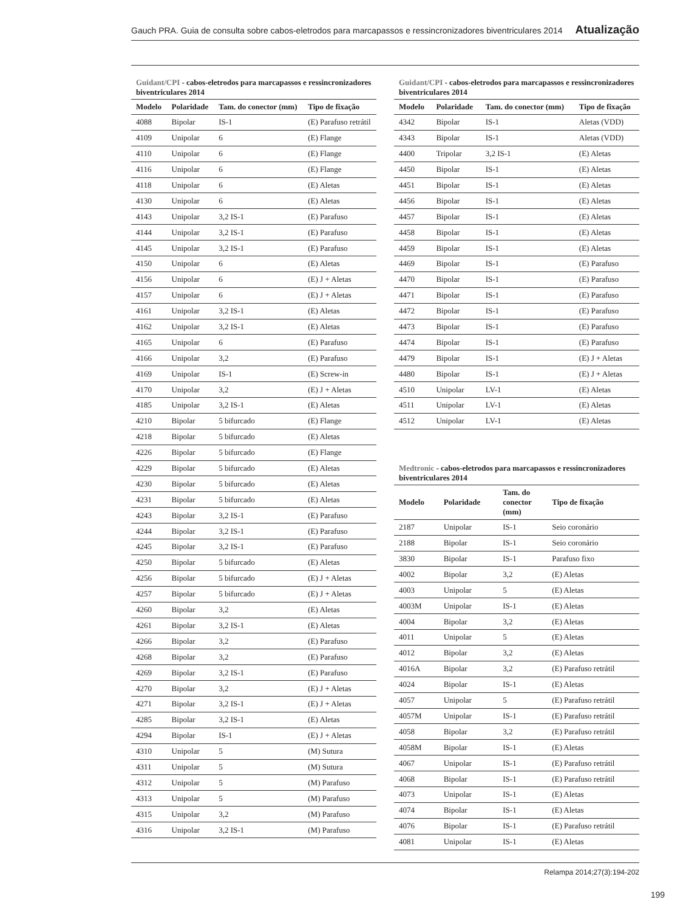Gauch PRA. Guia de consulta sobre cabos-eletrodos para marcapassos e ressincronizadores biventriculares 2014 Atualização
Guidant/CPI - cabos-eletrodos para marcapassos e ressincronizadores biventriculares 2014
| Modelo | Polaridade | Tam. do conector (mm) | Tipo de fixação |
| --- | --- | --- | --- |
| 4088 | Bipolar | IS-1 | (E) Parafuso retrátil |
| 4109 | Unipolar | 6 | (E) Flange |
| 4110 | Unipolar | 6 | (E) Flange |
| 4116 | Unipolar | 6 | (E) Flange |
| 4118 | Unipolar | 6 | (E) Aletas |
| 4130 | Unipolar | 6 | (E) Aletas |
| 4143 | Unipolar | 3,2 IS-1 | (E) Parafuso |
| 4144 | Unipolar | 3,2 IS-1 | (E) Parafuso |
| 4145 | Unipolar | 3,2 IS-1 | (E) Parafuso |
| 4150 | Unipolar | 6 | (E) Aletas |
| 4156 | Unipolar | 6 | (E) J + Aletas |
| 4157 | Unipolar | 6 | (E) J + Aletas |
| 4161 | Unipolar | 3,2 IS-1 | (E) Aletas |
| 4162 | Unipolar | 3,2 IS-1 | (E) Aletas |
| 4165 | Unipolar | 6 | (E) Parafuso |
| 4166 | Unipolar | 3,2 | (E) Parafuso |
| 4169 | Unipolar | IS-1 | (E) Screw-in |
| 4170 | Unipolar | 3,2 | (E) J + Aletas |
| 4185 | Unipolar | 3,2 IS-1 | (E) Aletas |
| 4210 | Bipolar | 5 bifurcado | (E) Flange |
| 4218 | Bipolar | 5 bifurcado | (E) Aletas |
| 4226 | Bipolar | 5 bifurcado | (E) Flange |
| 4229 | Bipolar | 5 bifurcado | (E) Aletas |
| 4230 | Bipolar | 5 bifurcado | (E) Aletas |
| 4231 | Bipolar | 5 bifurcado | (E) Aletas |
| 4243 | Bipolar | 3,2 IS-1 | (E) Parafuso |
| 4244 | Bipolar | 3,2 IS-1 | (E) Parafuso |
| 4245 | Bipolar | 3,2 IS-1 | (E) Parafuso |
| 4250 | Bipolar | 5 bifurcado | (E) Aletas |
| 4256 | Bipolar | 5 bifurcado | (E) J + Aletas |
| 4257 | Bipolar | 5 bifurcado | (E) J + Aletas |
| 4260 | Bipolar | 3,2 | (E) Aletas |
| 4261 | Bipolar | 3,2 IS-1 | (E) Aletas |
| 4266 | Bipolar | 3,2 | (E) Parafuso |
| 4268 | Bipolar | 3,2 | (E) Parafuso |
| 4269 | Bipolar | 3,2 IS-1 | (E) Parafuso |
| 4270 | Bipolar | 3,2 | (E) J + Aletas |
| 4271 | Bipolar | 3,2 IS-1 | (E) J + Aletas |
| 4285 | Bipolar | 3,2 IS-1 | (E) Aletas |
| 4294 | Bipolar | IS-1 | (E) J + Aletas |
| 4310 | Unipolar | 5 | (M) Sutura |
| 4311 | Unipolar | 5 | (M) Sutura |
| 4312 | Unipolar | 5 | (M) Parafuso |
| 4313 | Unipolar | 5 | (M) Parafuso |
| 4315 | Unipolar | 3,2 | (M) Parafuso |
| 4316 | Unipolar | 3,2 IS-1 | (M) Parafuso |
Guidant/CPI - cabos-eletrodos para marcapassos e ressincronizadores biventriculares 2014
| Modelo | Polaridade | Tam. do conector (mm) | Tipo de fixação |
| --- | --- | --- | --- |
| 4342 | Bipolar | IS-1 | Aletas (VDD) |
| 4343 | Bipolar | IS-1 | Aletas (VDD) |
| 4400 | Tripolar | 3,2 IS-1 | (E) Aletas |
| 4450 | Bipolar | IS-1 | (E) Aletas |
| 4451 | Bipolar | IS-1 | (E) Aletas |
| 4456 | Bipolar | IS-1 | (E) Aletas |
| 4457 | Bipolar | IS-1 | (E) Aletas |
| 4458 | Bipolar | IS-1 | (E) Aletas |
| 4459 | Bipolar | IS-1 | (E) Aletas |
| 4469 | Bipolar | IS-1 | (E) Parafuso |
| 4470 | Bipolar | IS-1 | (E) Parafuso |
| 4471 | Bipolar | IS-1 | (E) Parafuso |
| 4472 | Bipolar | IS-1 | (E) Parafuso |
| 4473 | Bipolar | IS-1 | (E) Parafuso |
| 4474 | Bipolar | IS-1 | (E) Parafuso |
| 4479 | Bipolar | IS-1 | (E) J + Aletas |
| 4480 | Bipolar | IS-1 | (E) J + Aletas |
| 4510 | Unipolar | LV-1 | (E) Aletas |
| 4511 | Unipolar | LV-1 | (E) Aletas |
| 4512 | Unipolar | LV-1 | (E) Aletas |
Medtronic - cabos-eletrodos para marcapassos e ressincronizadores biventriculares 2014
| Modelo | Polaridade | Tam. do conector (mm) | Tipo de fixação |
| --- | --- | --- | --- |
| 2187 | Unipolar | IS-1 | Seio coronário |
| 2188 | Bipolar | IS-1 | Seio coronário |
| 3830 | Bipolar | IS-1 | Parafuso fixo |
| 4002 | Bipolar | 3,2 | (E) Aletas |
| 4003 | Unipolar | 5 | (E) Aletas |
| 4003M | Unipolar | IS-1 | (E) Aletas |
| 4004 | Bipolar | 3,2 | (E) Aletas |
| 4011 | Unipolar | 5 | (E) Aletas |
| 4012 | Bipolar | 3,2 | (E) Aletas |
| 4016A | Bipolar | 3,2 | (E) Parafuso retrátil |
| 4024 | Bipolar | IS-1 | (E) Aletas |
| 4057 | Unipolar | 5 | (E) Parafuso retrátil |
| 4057M | Unipolar | IS-1 | (E) Parafuso retrátil |
| 4058 | Bipolar | 3,2 | (E) Parafuso retrátil |
| 4058M | Bipolar | IS-1 | (E) Aletas |
| 4067 | Unipolar | IS-1 | (E) Parafuso retrátil |
| 4068 | Bipolar | IS-1 | (E) Parafuso retrátil |
| 4073 | Unipolar | IS-1 | (E) Aletas |
| 4074 | Bipolar | IS-1 | (E) Aletas |
| 4076 | Bipolar | IS-1 | (E) Parafuso retrátil |
| 4081 | Unipolar | IS-1 | (E) Aletas |
Relampa 2014;27(3):194-202
199